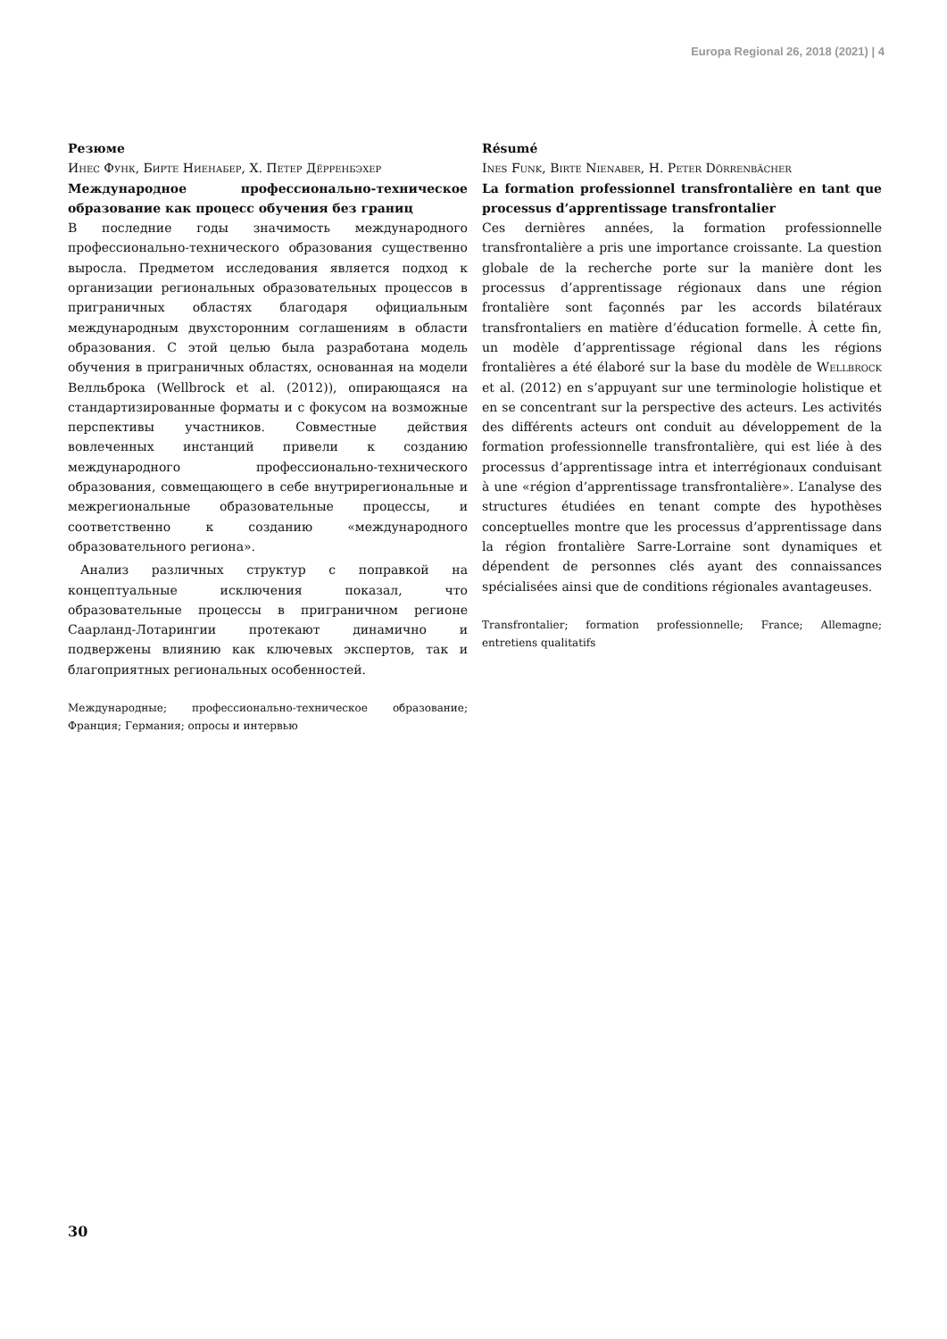Europa Regional 26, 2018 (2021) | 4
Резюме
Инес Функ, Бирте Ниенабер, Х. Петер Дёрренбэхер
Международное профессионально-техническое образование как процесс обучения без границ
В последние годы значимость международного профессионально-технического образования существенно выросла. Предметом исследования является подход к организации региональных образовательных процессов в приграничных областях благодаря официальным международным двухсторонним соглашениям в области образования. С этой целью была разработана модель обучения в приграничных областях, основанная на модели Велльброка (Wellbrock et al. (2012)), опирающаяся на стандартизированные форматы и с фокусом на возможные перспективы участников. Совместные действия вовлеченных инстанций привели к созданию международного профессионально-технического образования, совмещающего в себе внутрирегиональные и межрегиональные образовательные процессы, и соответственно к созданию «международного образовательного региона».
Анализ различных структур с поправкой на концептуальные исключения показал, что образовательные процессы в приграничном регионе Саарланд-Лотарингии протекают динамично и подвержены влиянию как ключевых экспертов, так и благоприятных региональных особенностей.
Международные; профессионально-техническое образование; Франция; Германия; опросы и интервью
Résumé
Ines Funk, Birte Nienaber, H. Peter Dörrenbächer
La formation professionnel transfrontalière en tant que processus d’apprentissage transfrontalier
Ces dernières années, la formation professionnelle transfrontalière a pris une importance croissante. La question globale de la recherche porte sur la manière dont les processus d’apprentissage régionaux dans une région frontalière sont façonnés par les accords bilatéraux transfrontaliers en matière d’éducation formelle. À cette fin, un modèle d’apprentissage régional dans les régions frontalières a été élaboré sur la base du modèle de Wellbrock et al. (2012) en s’appuyant sur une terminologie holistique et en se concentrant sur la perspective des acteurs. Les activités des différents acteurs ont conduit au développement de la formation professionnelle transfrontalière, qui est liée à des processus d’apprentissage intra et interrégionaux conduisant à une «région d’apprentissage transfrontalière». L’analyse des structures étudiées en tenant compte des hypothèses conceptuelles montre que les processus d’apprentissage dans la région frontalière Sarre-Lorraine sont dynamiques et dépendent de personnes clés ayant des connaissances spécialisées ainsi que de conditions régionales avantageuses.
Transfrontalier; formation professionnelle; France; Allemagne; entretiens qualitatifs
30